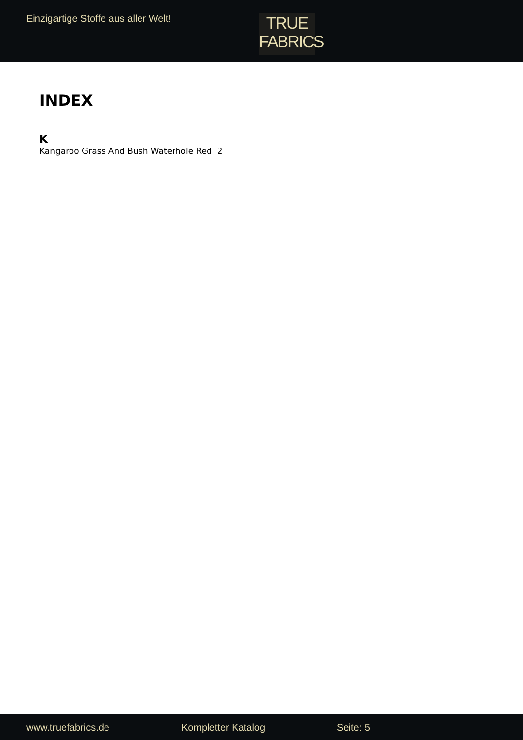Einzigartige Stoffe aus aller Welt!
TRUE
FABRICS
INDEX
K
Kangaroo Grass And Bush Waterhole Red 2
www.truefabrics.de Kompletter Katalog Seite: 5